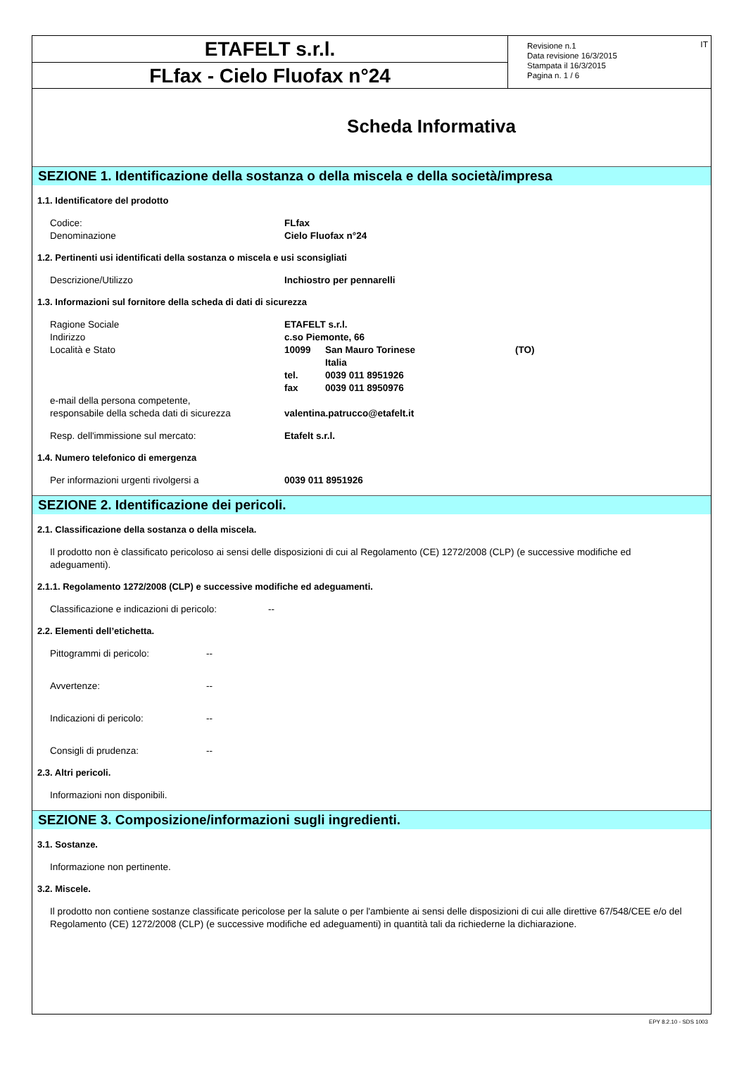ETAFELT s.r.l.
FLfax - Cielo Fluofax n°24
Revisione n.1
Data revisione 16/3/2015
Stampata il 16/3/2015
Pagina n. 1 / 6
IT
Scheda Informativa
SEZIONE 1. Identificazione della sostanza o della miscela e della società/impresa
1.1. Identificatore del prodotto
Codice: FLfax
Denominazione Cielo Fluofax n°24
1.2. Pertinenti usi identificati della sostanza o miscela e usi sconsigliati
Descrizione/Utilizzo Inchiostro per pennarelli
1.3. Informazioni sul fornitore della scheda di dati di sicurezza
Ragione Sociale ETAFELT s.r.l.
Indirizzo c.so Piemonte, 66
Località e Stato 10099 San Mauro Torinese (TO)
Italia
tel. 0039 011 8951926
fax 0039 011 8950976
e-mail della persona competente,
responsabile della scheda dati di sicurezza valentina.patrucco@etafelt.it
Resp. dell'immissione sul mercato: Etafelt s.r.l.
1.4. Numero telefonico di emergenza
Per informazioni urgenti rivolgersi a 0039 011 8951926
SEZIONE 2. Identificazione dei pericoli.
2.1. Classificazione della sostanza o della miscela.
Il prodotto non è classificato pericoloso ai sensi delle disposizioni di cui al Regolamento (CE) 1272/2008 (CLP) (e successive modifiche ed adeguamenti).
2.1.1. Regolamento 1272/2008 (CLP) e successive modifiche ed adeguamenti.
Classificazione e indicazioni di pericolo: --
2.2. Elementi dell’etichetta.
Pittogrammi di pericolo: --
Avvertenze: --
Indicazioni di pericolo: --
Consigli di prudenza: --
2.3. Altri pericoli.
Informazioni non disponibili.
SEZIONE 3. Composizione/informazioni sugli ingredienti.
3.1. Sostanze.
Informazione non pertinente.
3.2. Miscele.
Il prodotto non contiene sostanze classificate pericolose per la salute o per l'ambiente ai sensi delle disposizioni di cui alle direttive 67/548/CEE e/o del Regolamento (CE) 1272/2008 (CLP) (e successive modifiche ed adeguamenti) in quantità tali da richiederne la dichiarazione.
EPY 8.2.10 - SDS 1003